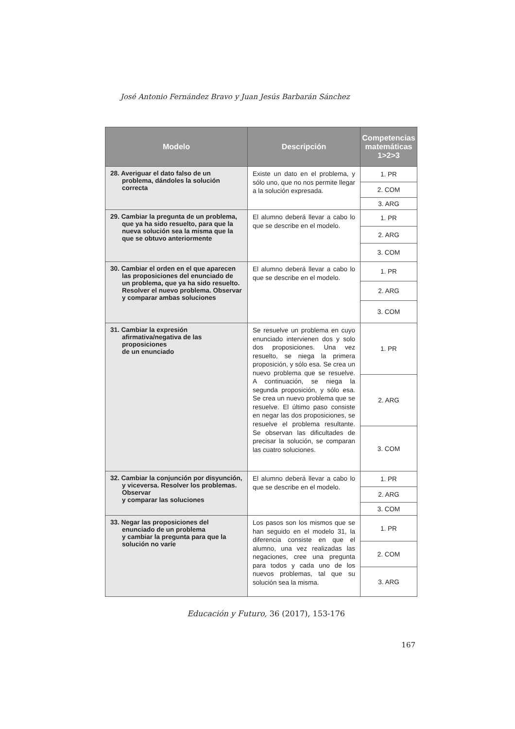José Antonio Fernández Bravo y Juan Jesús Barbarán Sánchez
| Modelo | Descripción | Competencias matemáticas 1>2>3 |
| --- | --- | --- |
| 28. Averiguar el dato falso de un problema, dándoles la solución correcta | Existe un dato en el problema, y sólo uno, que no nos permite llegar a la solución expresada. | 1. PR |
| | | 2. COM |
| | | 3. ARG |
| 29. Cambiar la pregunta de un problema, que ya ha sido resuelto, para que la nueva solución sea la misma que la que se obtuvo anteriormente | El alumno deberá llevar a cabo lo que se describe en el modelo. | 1. PR |
| | | 2. ARG |
| | | 3. COM |
| 30. Cambiar el orden en el que aparecen las proposiciones del enunciado de un problema, que ya ha sido resuelto. Resolver el nuevo problema. Observar y comparar ambas soluciones | El alumno deberá llevar a cabo lo que se describe en el modelo. | 1. PR |
| | | 2. ARG |
| | | 3. COM |
| 31. Cambiar la expresión afirmativa/negativa de las proposiciones de un enunciado | Se resuelve un problema en cuyo enunciado intervienen dos y solo dos proposiciones. Una vez resuelto, se niega la primera proposición, y sólo esa. Se crea un nuevo problema que se resuelve. A continuación, se niega la segunda proposición, y sólo esa. Se crea un nuevo problema que se resuelve. El último paso consiste en negar las dos proposiciones, se resuelve el problema resultante. Se observan las dificultades de precisar la solución, se comparan las cuatro soluciones. | 1. PR |
| | | 2. ARG |
| | | 3. COM |
| 32. Cambiar la conjunción por disyunción, y viceversa. Resolver los problemas. Observar y comparar las soluciones | El alumno deberá llevar a cabo lo que se describe en el modelo. | 1. PR |
| | | 2. ARG |
| | | 3. COM |
| 33. Negar las proposiciones del enunciado de un problema y cambiar la pregunta para que la solución no varíe | Los pasos son los mismos que se han seguido en el modelo 31, la diferencia consiste en que el alumno, una vez realizadas las negaciones, cree una pregunta para todos y cada uno de los nuevos problemas, tal que su solución sea la misma. | 1. PR |
| | | 2. COM |
| | | 3. ARG |
Educación y Futuro, 36 (2017), 153-176
167